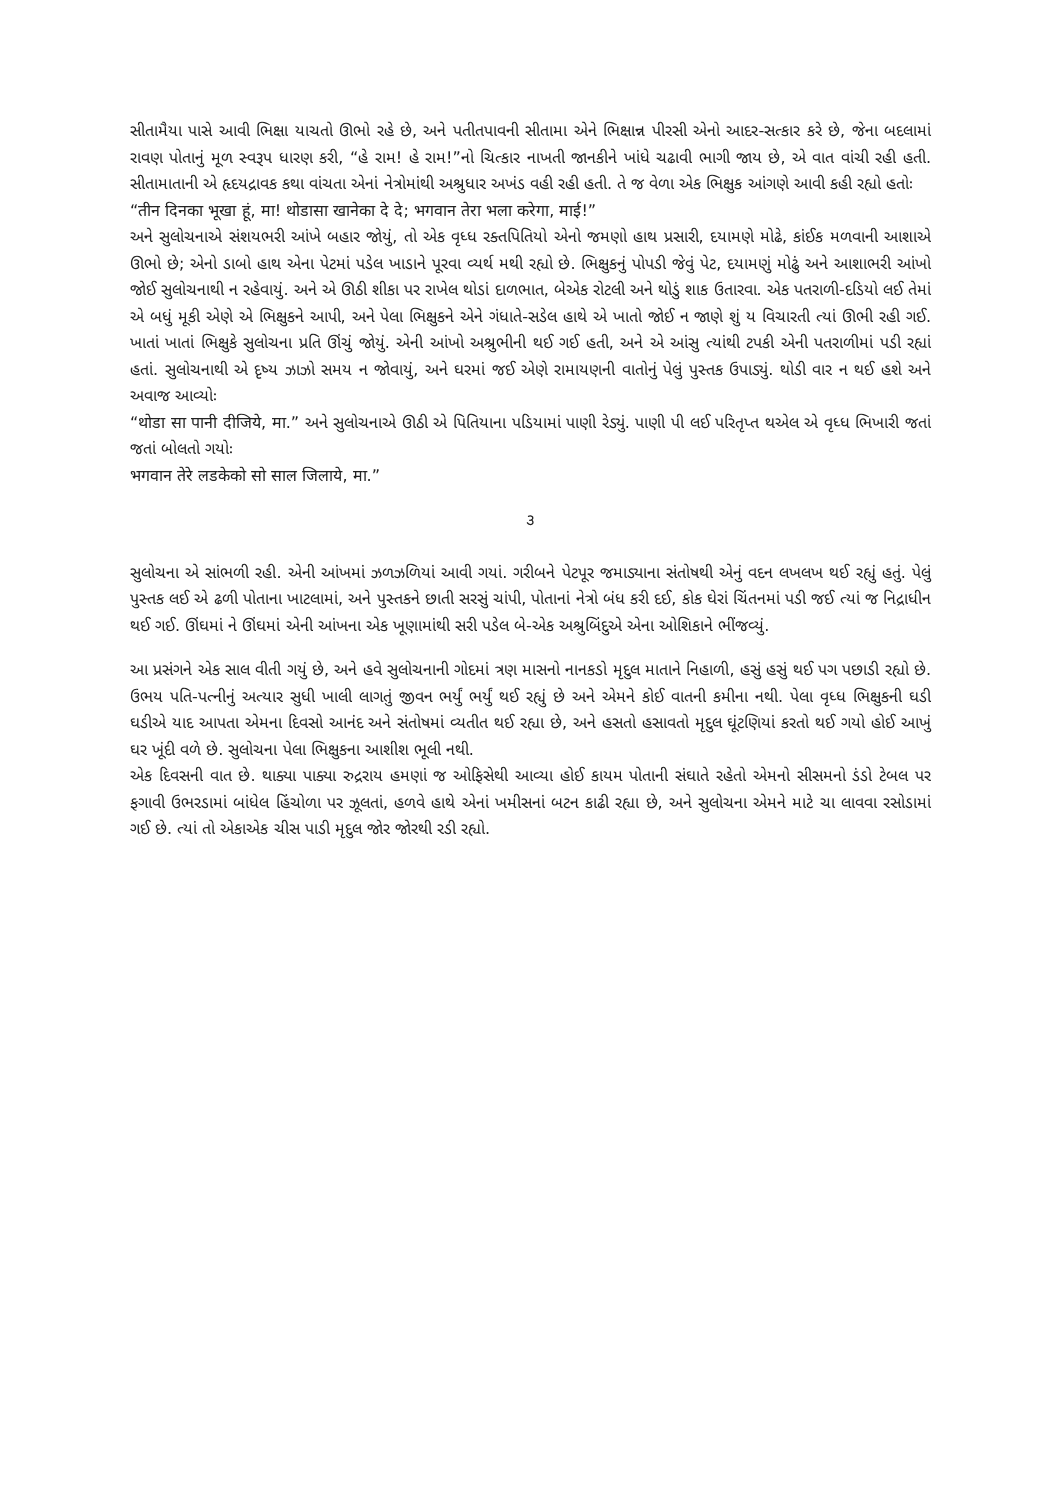સીતામૈયા પાસે આવી ભિક્ષા યાચતો ઊભો રહે છે, અને પતીતપાવની સીતામા એને ભિક્ષાન્ન પીરસી એનો આદર-સત્કાર કરે છે, જેના બદલામાં રાવણ પોતાનું મૂળ સ્વરૂપ ધારણ કરી, “હે રામ! હે રામ!”નો ચિત્કાર નાખતી જાનકીને ખાંધે ચઢાવી ભાગી જાય છે, એ વાત વાંચી રહી હતી. સીતામાતાની એ હૃદયદ્રાવક કથા વાંચતા એનાં નેત્રોમાંથી અશ્રુધાર અખંડ વહી રહી હતી. તે જ વેળા એક ભિક્ષુક આંગણે આવી કહી રહ્યો હતોઃ
“तीन दिनका भूखा हूं, मा! थोडासा खानेका दे दे; भगवान तेरा भला करेगा, माई!”
અને સુલોચનાએ સંશયભરી આંખે બહાર જોયું, તો એક વૃધ્ધ રક્તપિતિયો એનો જમણો હાથ પ્રસારી, દયામણે મોઢે, કાંઈક મળવાની આશાએ ઊભો છે; એનો ડાબો હાથ એના પેટમાં પડેલ ખાડાને પૂરવા વ્યર્થ મથી રહ્યો છે. ભિક્ષુકનું પોપડી જેવું પેટ, દયામણું મોઢું અને આશાભરી આંખો જોઈ સુલોચનાથી ન રહેવાયું. અને એ ઊઠી શીકા પર રાખેલ થોડાં દાળભાત, બેએક રોટલી અને થોડું શાક ઉતારવા. એક પતરાળી-દડિયો લઈ તેમાં એ બધું મૂકી એણે એ ભિક્ષુકને આપી, અને પેલા ભિક્ષુકને એને ગંધાતે-સડેલ હાથે એ ખાતો જોઈ ન જાણે શું ય વિચારતી ત્યાં ઊભી રહી ગઈ. ખાતાં ખાતાં ભિક્ષુકે સુલોચના પ્રતિ ઊંચું જોયું. એની આંખો અશ્રુભીની થઈ ગઈ હતી, અને એ આંસુ ત્યાંથી ટપકી એની પતરાળીમાં પડી રહ્યાં હતાં. સુલોચનાથી એ દૃષ્ય ઝાઝો સમય ન જોવાયું, અને ઘરમાં જઈ એણે રામાયણની વાતોનું પેલું પુસ્તક ઉપાડ્યું. થોડી વાર ન થઈ હશે અને અવાજ આવ્યોઃ
“थोडा सा पानी दीजिये, मा.” અને સુલોચનાએ ઊઠી એ પિતિયાના પડિયામાં પાણી રેડ્યું. પાણી પી લઈ પરિતૃપ્ત થએલ એ વૃધ્ધ ભિખારી જતાં જતાં બોલતો ગયોઃ
भगवान तेरे लडकेको सो साल जिलाये, मा.”
૩
સુલોચના એ સાંભળી રહી. એની આંખમાં ઝળઝળિયાં આવી ગયાં. ગરીબને પેટપૂર જમાડ્યાના સંતોષથી એનું વદન લખલખ થઈ રહ્યું હતું. પેલું પુસ્તક લઈ એ ઢળી પોતાના ખાટલામાં, અને પુસ્તકને છાતી સરસું ચાંપી, પોતાનાં નેત્રો બંધ કરી દઈ, કોક ઘેરાં ચિંતનમાં પડી જઈ ત્યાં જ નિદ્રાધીન થઈ ગઈ. ઊંઘમાં ને ઊંઘમાં એની આંખના એક ખૂણામાંથી સરી પડેલ બે-એક અશ્રુબિંદુએ એના ઓશિકાને ભીંજવ્યું.
આ પ્રસંગને એક સાલ વીતી ગયું છે, અને હવે સુલોચનાની ગોદમાં ત્રણ માસનો નાનકડો મૃદુલ માતાને નિહાળી, હસું હસું થઈ પગ પછાડી રહ્યો છે. ઉભય પતિ-પત્નીનું અત્યાર સુધી ખાલી લાગતું જીવન ભર્યું ભર્યું થઈ રહ્યું છે અને એમને કોઈ વાતની કમીના નથી. પેલા વૃધ્ધ ભિક્ષુકની ઘડી ઘડીએ યાદ આપતા એમના દિવસો આનંદ અને સંતોષમાં વ્યતીત થઈ રહ્યા છે, અને હસતો હસાવતો મૃદુલ ઘૂંટણિયાં કરતો થઈ ગયો હોઈ આખું ઘર ખૂંદી વળે છે. સુલોચના પેલા ભિક્ષુકના આશીશ ભૂલી નથી.
એક દિવસની વાત છે. થાક્યા પાક્યા રુદ્રરાય હમણાં જ ઓફિસેથી આવ્યા હોઈ કાયમ પોતાની સંઘાતે રહેતો એમનો સીસમનો ડંડો ટેબલ પર ફગાવી ઉભરડામાં બાંધેલ હિંચોળા પર ઝૂલતાં, હળવે હાથે એનાં ખમીસનાં બટન કાઢી રહ્યા છે, અને સુલોચના એમને માટે ચા લાવવા રસોડામાં ગઈ છે. ત્યાં તો એકાએક ચીસ પાડી મૃદુલ જોર જોરથી રડી રહ્યો.